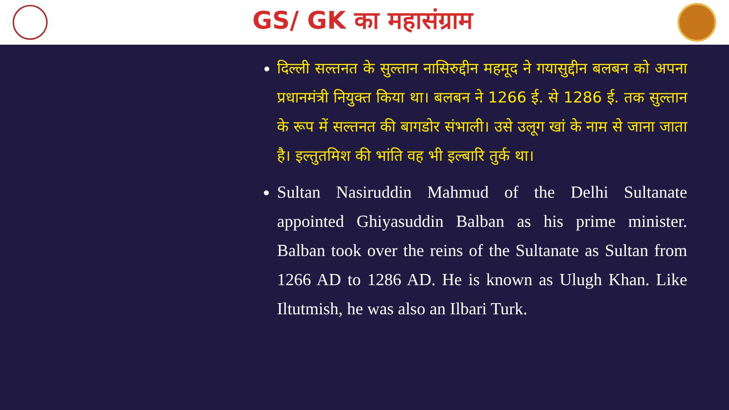GS/ GK का महासंग्राम
दिल्ली सल्तनत के सुल्तान नासिरुद्दीन महमूद ने गयासुद्दीन बलबन को अपना प्रधानमंत्री नियुक्त किया था। बलबन ने 1266 ई. से 1286 ई. तक सुल्तान के रूप में सल्तनत की बागडोर संभाली। उसे उलूग खां के नाम से जाना जाता है। इल्तुतमिश की भांति वह भी इल्बारि तुर्क था।
Sultan Nasiruddin Mahmud of the Delhi Sultanate appointed Ghiyasuddin Balban as his prime minister. Balban took over the reins of the Sultanate as Sultan from 1266 AD to 1286 AD. He is known as Ulugh Khan. Like Iltutmish, he was also an Ilbari Turk.